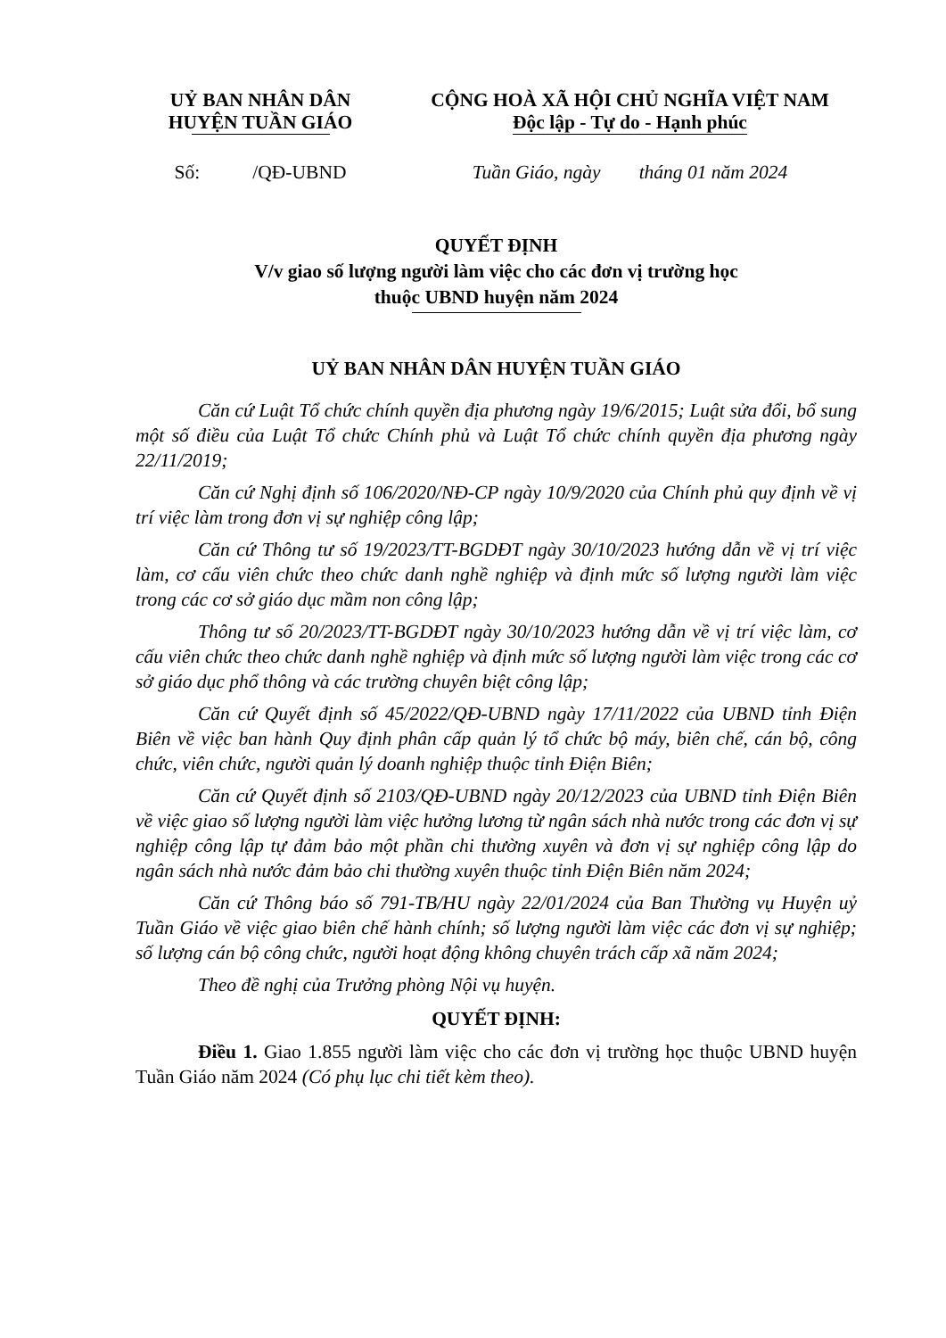UỶ BAN NHÂN DÂN
HUYỆN TUẦN GIÁO
CỘNG HOÀ XÃ HỘI CHỦ NGHĨA VIỆT NAM
Độc lập - Tự do - Hạnh phúc
Số: /QĐ-UBND
Tuần Giáo, ngày tháng 01 năm 2024
QUYẾT ĐỊNH
V/v giao số lượng người làm việc cho các đơn vị trường học
thuộc UBND huyện năm 2024
UỶ BAN NHÂN DÂN HUYỆN TUẦN GIÁO
Căn cứ Luật Tổ chức chính quyền địa phương ngày 19/6/2015; Luật sửa đổi, bổ sung một số điều của Luật Tổ chức Chính phủ và Luật Tổ chức chính quyền địa phương ngày 22/11/2019;
Căn cứ Nghị định số 106/2020/NĐ-CP ngày 10/9/2020 của Chính phủ quy định về vị trí việc làm trong đơn vị sự nghiệp công lập;
Căn cứ Thông tư số 19/2023/TT-BGDĐT ngày 30/10/2023 hướng dẫn về vị trí việc làm, cơ cấu viên chức theo chức danh nghề nghiệp và định mức số lượng người làm việc trong các cơ sở giáo dục mầm non công lập;
Thông tư số 20/2023/TT-BGDĐT ngày 30/10/2023 hướng dẫn về vị trí việc làm, cơ cấu viên chức theo chức danh nghề nghiệp và định mức số lượng người làm việc trong các cơ sở giáo dục phổ thông và các trường chuyên biệt công lập;
Căn cứ Quyết định số 45/2022/QĐ-UBND ngày 17/11/2022 của UBND tỉnh Điện Biên về việc ban hành Quy định phân cấp quản lý tổ chức bộ máy, biên chế, cán bộ, công chức, viên chức, người quản lý doanh nghiệp thuộc tỉnh Điện Biên;
Căn cứ Quyết định số 2103/QĐ-UBND ngày 20/12/2023 của UBND tỉnh Điện Biên về việc giao số lượng người làm việc hưởng lương từ ngân sách nhà nước trong các đơn vị sự nghiệp công lập tự đảm bảo một phần chi thường xuyên và đơn vị sự nghiệp công lập do ngân sách nhà nước đảm bảo chi thường xuyên thuộc tỉnh Điện Biên năm 2024;
Căn cứ Thông báo số 791-TB/HU ngày 22/01/2024 của Ban Thường vụ Huyện uỷ Tuần Giáo về việc giao biên chế hành chính; số lượng người làm việc các đơn vị sự nghiệp; số lượng cán bộ công chức, người hoạt động không chuyên trách cấp xã năm 2024;
Theo đề nghị của Trưởng phòng Nội vụ huyện.
QUYẾT ĐỊNH:
Điều 1. Giao 1.855 người làm việc cho các đơn vị trường học thuộc UBND huyện Tuần Giáo năm 2024 (Có phụ lục chi tiết kèm theo).